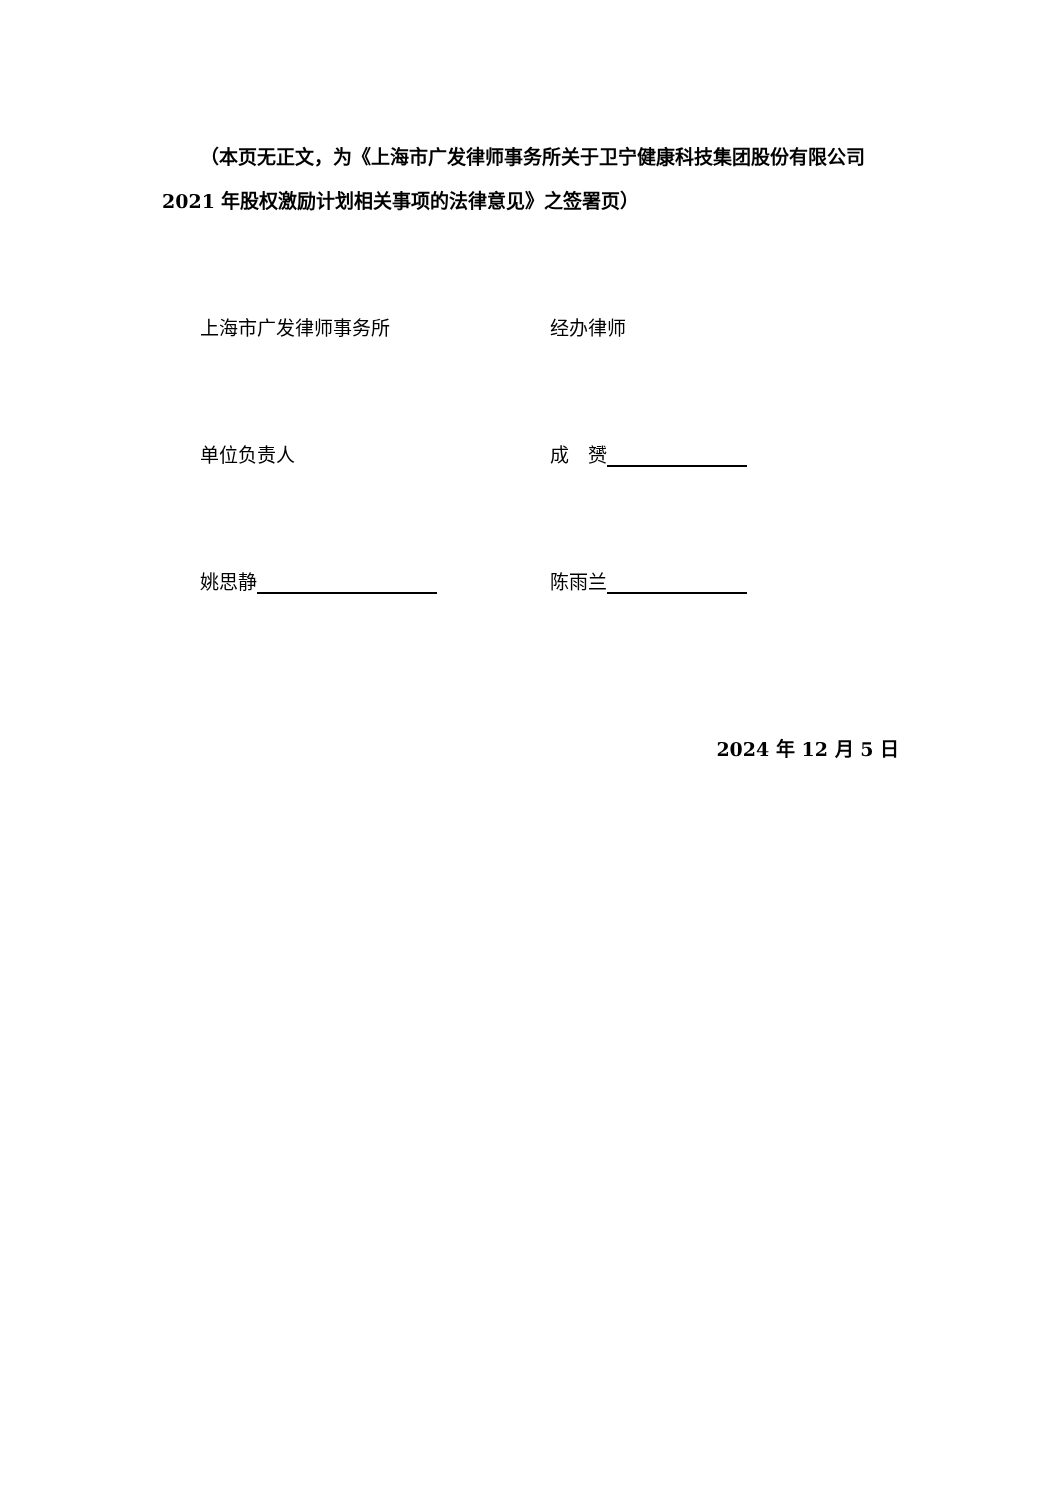（本页无正文，为《上海市广发律师事务所关于卫宁健康科技集团股份有限公司 2021 年股权激励计划相关事项的法律意见》之签署页）
上海市广发律师事务所 经办律师
单位负责人 成　赟
姚思静 陈雨兰
2024 年 12 月 5 日